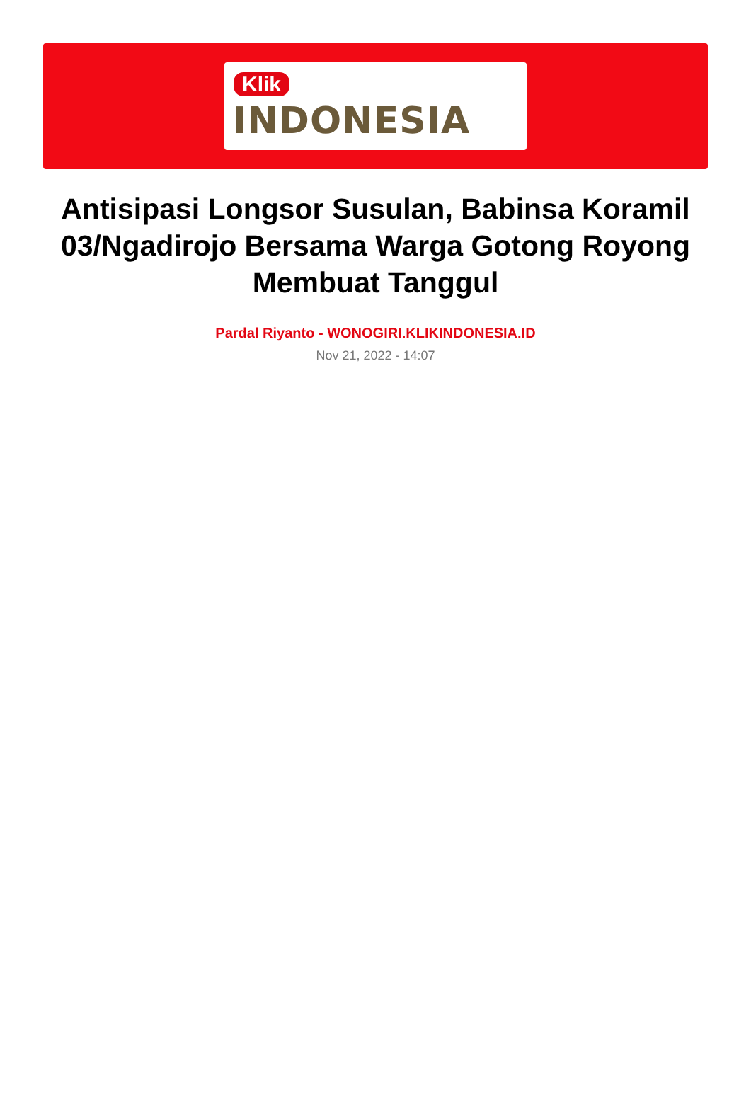Klik
INDONESIA
Antisipasi Longsor Susulan, Babinsa Koramil 03/Ngadirojo Bersama Warga Gotong Royong Membuat Tanggul
Pardal Riyanto - WONOGIRI.KLIKINDONESIA.ID
Nov 21, 2022 - 14:07